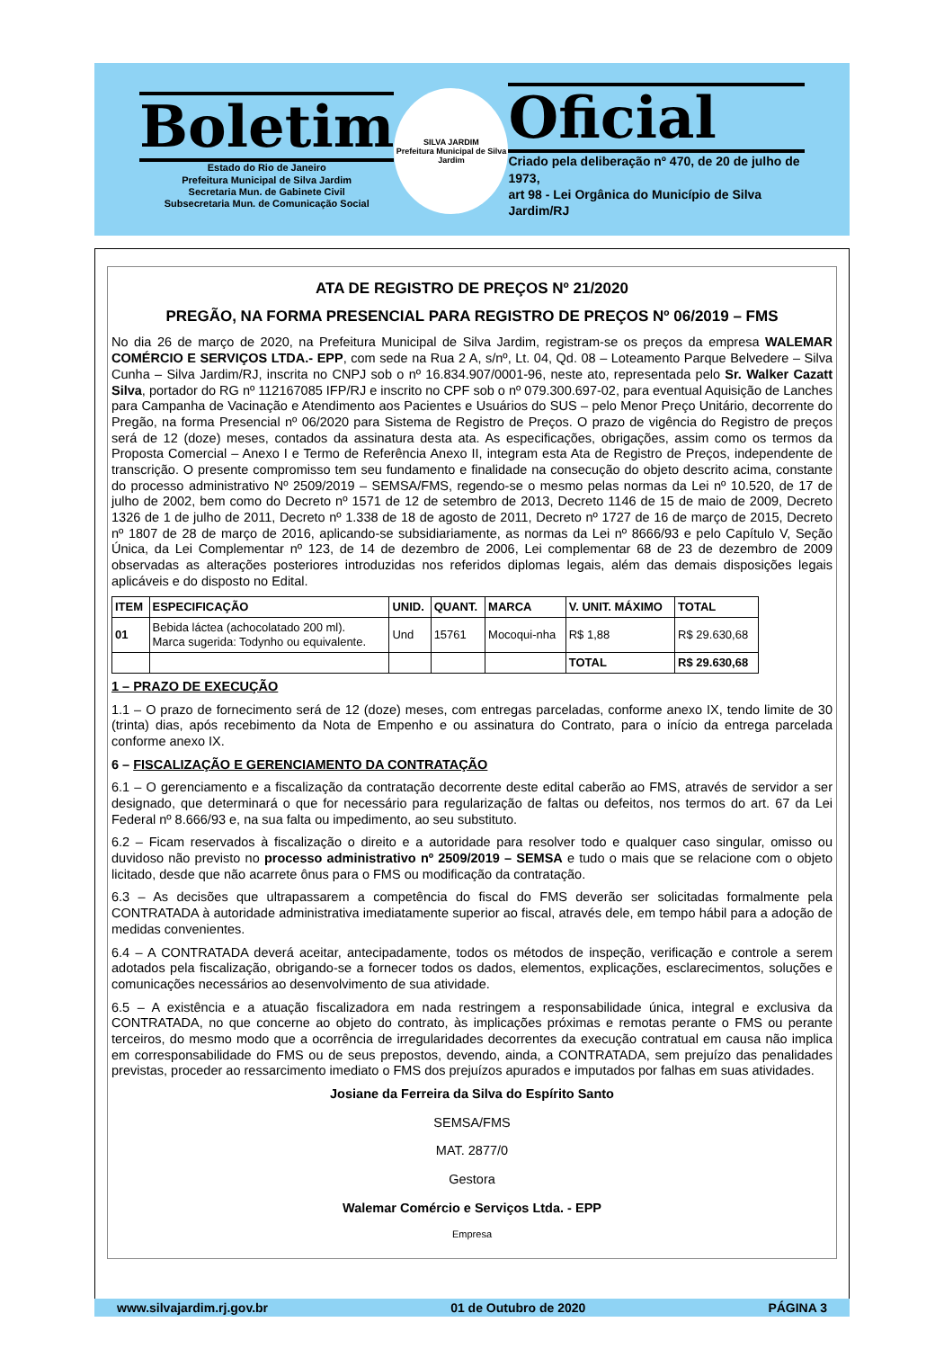Boletim
Estado do Rio de Janeiro
Prefeitura Municipal de Silva Jardim
Secretaria Mun. de Gabinete Civil
Subsecretaria Mun. de Comunicação Social
SILVA JARDIM
Prefeitura Municipal de Silva Jardim
Oficial
Criado pela deliberação nº 470, de 20 de julho de 1973,
art 98 - Lei Orgânica do Município de Silva Jardim/RJ
ATA DE REGISTRO DE PREÇOS Nº 21/2020
PREGÃO, NA FORMA PRESENCIAL PARA REGISTRO DE PREÇOS Nº 06/2019 – FMS
No dia 26 de março de 2020, na Prefeitura Municipal de Silva Jardim, registram-se os preços da empresa WALEMAR COMÉRCIO E SERVIÇOS LTDA.- EPP, com sede na Rua 2 A, s/nº, Lt. 04, Qd. 08 – Loteamento Parque Belvedere – Silva Cunha – Silva Jardim/RJ, inscrita no CNPJ sob o nº 16.834.907/0001-96, neste ato, representada pelo Sr. Walker Cazatt Silva, portador do RG nº 112167085 IFP/RJ e inscrito no CPF sob o nº 079.300.697-02, para eventual Aquisição de Lanches para Campanha de Vacinação e Atendimento aos Pacientes e Usuários do SUS – pelo Menor Preço Unitário, decorrente do Pregão, na forma Presencial nº 06/2020 para Sistema de Registro de Preços. O prazo de vigência do Registro de preços será de 12 (doze) meses, contados da assinatura desta ata. As especificações, obrigações, assim como os termos da Proposta Comercial – Anexo I e Termo de Referência Anexo II, integram esta Ata de Registro de Preços, independente de transcrição. O presente compromisso tem seu fundamento e finalidade na consecução do objeto descrito acima, constante do processo administrativo Nº 2509/2019 – SEMSA/FMS, regendo-se o mesmo pelas normas da Lei nº 10.520, de 17 de julho de 2002, bem como do Decreto nº 1571 de 12 de setembro de 2013, Decreto 1146 de 15 de maio de 2009, Decreto 1326 de 1 de julho de 2011, Decreto nº 1.338 de 18 de agosto de 2011, Decreto nº 1727 de 16 de março de 2015, Decreto nº 1807 de 28 de março de 2016, aplicando-se subsidiariamente, as normas da Lei nº 8666/93 e pelo Capítulo V, Seção Única, da Lei Complementar nº 123, de 14 de dezembro de 2006, Lei complementar 68 de 23 de dezembro de 2009 observadas as alterações posteriores introduzidas nos referidos diplomas legais, além das demais disposições legais aplicáveis e do disposto no Edital.
| ITEM | ESPECIFICAÇÃO | UNID. | QUANT. | MARCA | V. UNIT. MÁXIMO | TOTAL |
| --- | --- | --- | --- | --- | --- | --- |
| 01 | Bebida láctea (achocolatado 200 ml). Marca sugerida: Todynho ou equivalente. | Und | 15761 | Mocoqui-nha | R$ 1,88 | R$ 29.630,68 |
| | | | | | TOTAL | R$ 29.630,68 |
1 – PRAZO DE EXECUÇÃO
1.1 – O prazo de fornecimento será de 12 (doze) meses, com entregas parceladas, conforme anexo IX, tendo limite de 30 (trinta) dias, após recebimento da Nota de Empenho e ou assinatura do Contrato, para o início da entrega parcelada conforme anexo IX.
6 – FISCALIZAÇÃO E GERENCIAMENTO DA CONTRATAÇÃO
6.1 – O gerenciamento e a fiscalização da contratação decorrente deste edital caberão ao FMS, através de servidor a ser designado, que determinará o que for necessário para regularização de faltas ou defeitos, nos termos do art. 67 da Lei Federal nº 8.666/93 e, na sua falta ou impedimento, ao seu substituto.
6.2 – Ficam reservados à fiscalização o direito e a autoridade para resolver todo e qualquer caso singular, omisso ou duvidoso não previsto no processo administrativo nº 2509/2019 – SEMSA e tudo o mais que se relacione com o objeto licitado, desde que não acarrete ônus para o FMS ou modificação da contratação.
6.3 – As decisões que ultrapassarem a competência do fiscal do FMS deverão ser solicitadas formalmente pela CONTRATADA à autoridade administrativa imediatamente superior ao fiscal, através dele, em tempo hábil para a adoção de medidas convenientes.
6.4 – A CONTRATADA deverá aceitar, antecipadamente, todos os métodos de inspeção, verificação e controle a serem adotados pela fiscalização, obrigando-se a fornecer todos os dados, elementos, explicações, esclarecimentos, soluções e comunicações necessários ao desenvolvimento de sua atividade.
6.5 – A existência e a atuação fiscalizadora em nada restringem a responsabilidade única, integral e exclusiva da CONTRATADA, no que concerne ao objeto do contrato, às implicações próximas e remotas perante o FMS ou perante terceiros, do mesmo modo que a ocorrência de irregularidades decorrentes da execução contratual em causa não implica em corresponsabilidade do FMS ou de seus prepostos, devendo, ainda, a CONTRATADA, sem prejuízo das penalidades previstas, proceder ao ressarcimento imediato o FMS dos prejuízos apurados e imputados por falhas em suas atividades.
Josiane da Ferreira da Silva do Espírito Santo
SEMSA/FMS
MAT. 2877/0
Gestora
Walemar Comércio e Serviços Ltda. - EPP
Empresa
www.silvajardim.rj.gov.br 01 de Outubro de 2020 PÁGINA 3